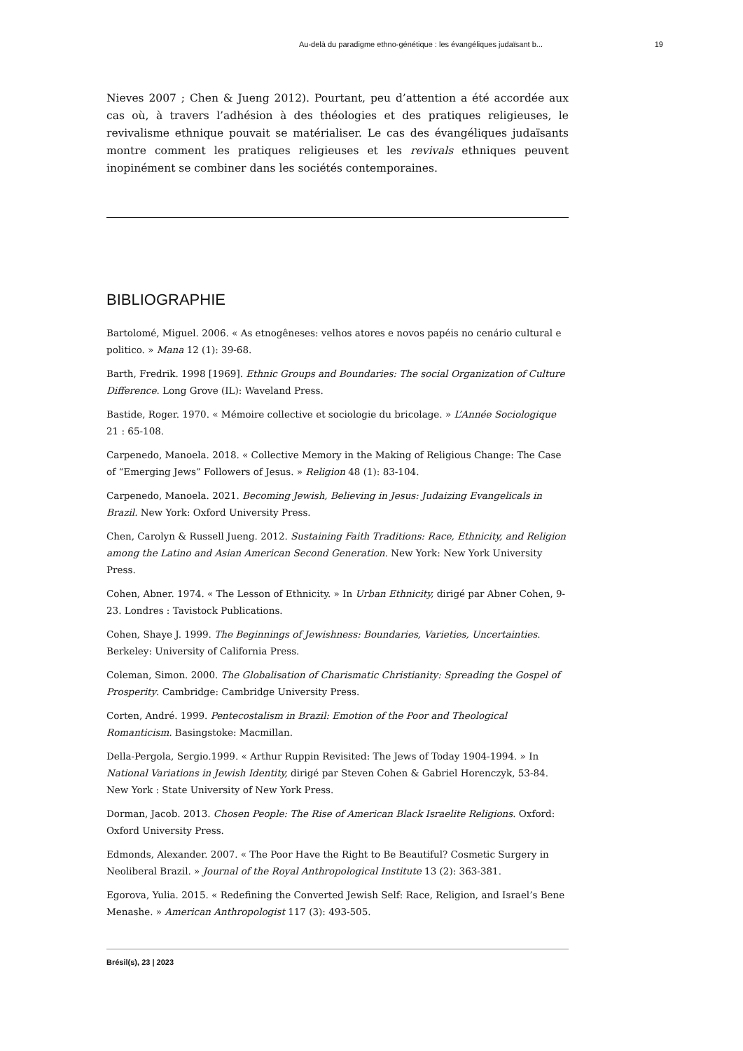Au-delà du paradigme ethno-génétique : les évangéliques judaïsant b... 19
Nieves 2007 ; Chen & Jueng 2012). Pourtant, peu d’attention a été accordée aux cas où, à travers l’adhésion à des théologies et des pratiques religieuses, le revivalisme ethnique pouvait se matérialiser. Le cas des évangéliques judaïsants montre comment les pratiques religieuses et les revivals ethniques peuvent inopinément se combiner dans les sociétés contemporaines.
BIBLIOGRAPHIE
Bartolomé, Miguel. 2006. « As etnogêneses: velhos atores e novos papéis no cenário cultural e politico. » Mana 12 (1): 39-68.
Barth, Fredrik. 1998 [1969]. Ethnic Groups and Boundaries: The social Organization of Culture Difference. Long Grove (IL): Waveland Press.
Bastide, Roger. 1970. « Mémoire collective et sociologie du bricolage. » L’Année Sociologique 21 : 65-108.
Carpenedo, Manoela. 2018. « Collective Memory in the Making of Religious Change: The Case of “Emerging Jews” Followers of Jesus. » Religion 48 (1): 83-104.
Carpenedo, Manoela. 2021. Becoming Jewish, Believing in Jesus: Judaizing Evangelicals in Brazil. New York: Oxford University Press.
Chen, Carolyn & Russell Jueng. 2012. Sustaining Faith Traditions: Race, Ethnicity, and Religion among the Latino and Asian American Second Generation. New York: New York University Press.
Cohen, Abner. 1974. « The Lesson of Ethnicity. » In Urban Ethnicity, dirigé par Abner Cohen, 9-23. Londres : Tavistock Publications.
Cohen, Shaye J. 1999. The Beginnings of Jewishness: Boundaries, Varieties, Uncertainties. Berkeley: University of California Press.
Coleman, Simon. 2000. The Globalisation of Charismatic Christianity: Spreading the Gospel of Prosperity. Cambridge: Cambridge University Press.
Corten, André. 1999. Pentecostalism in Brazil: Emotion of the Poor and Theological Romanticism. Basingstoke: Macmillan.
Della-Pergola, Sergio.1999. « Arthur Ruppin Revisited: The Jews of Today 1904-1994. » In National Variations in Jewish Identity, dirigé par Steven Cohen & Gabriel Horenczyk, 53-84. New York : State University of New York Press.
Dorman, Jacob. 2013. Chosen People: The Rise of American Black Israelite Religions. Oxford: Oxford University Press.
Edmonds, Alexander. 2007. « The Poor Have the Right to Be Beautiful? Cosmetic Surgery in Neoliberal Brazil. » Journal of the Royal Anthropological Institute 13 (2): 363-381.
Egorova, Yulia. 2015. « Redefining the Converted Jewish Self: Race, Religion, and Israel’s Bene Menashe. » American Anthropologist 117 (3): 493-505.
Brésil(s), 23 | 2023